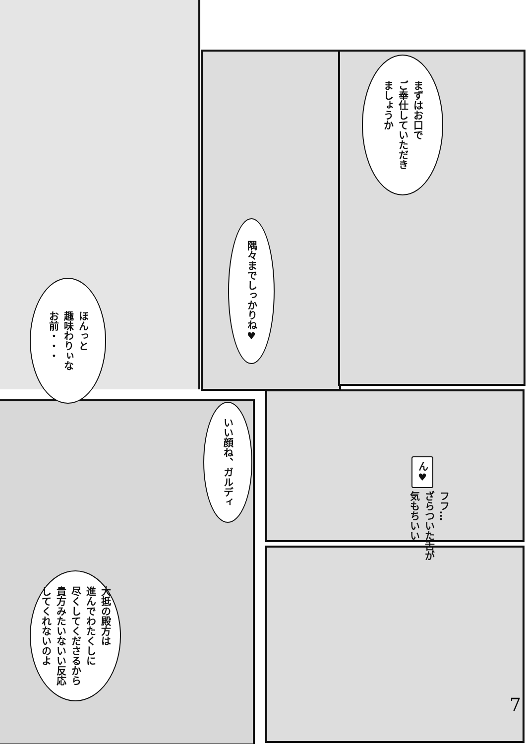まずはお口で
ご奉仕していただき
ましょうか
隅々までしっかりね♥
ほんっと
趣味わりぃな
お前・・・
いい顔ね、ガルディ
ん♥
フフ…
ざらついた舌が
気もちいい
大抵の殿方は
進んでわたくしに
尽くしてくださるから
貴方みたいないい反応
してくれないのよ
7